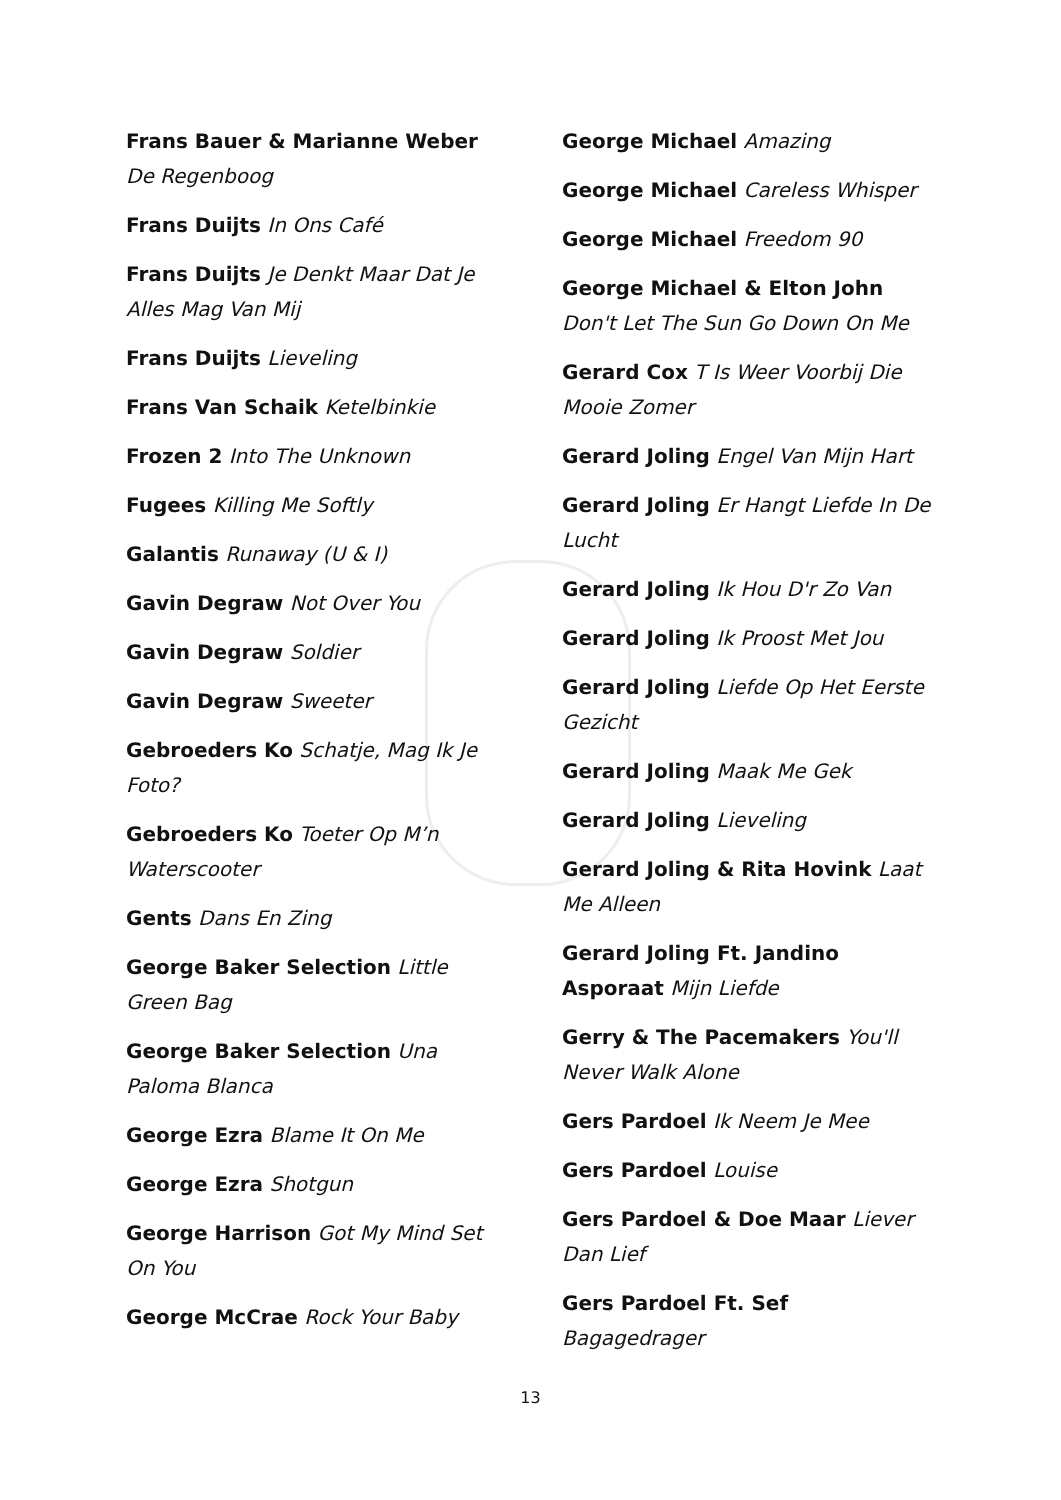Frans Bauer & Marianne Weber De Regenboog
Frans Duijts In Ons Café
Frans Duijts Je Denkt Maar Dat Je Alles Mag Van Mij
Frans Duijts Lieveling
Frans Van Schaik Ketelbinkie
Frozen 2 Into The Unknown
Fugees Killing Me Softly
Galantis Runaway (U & I)
Gavin Degraw Not Over You
Gavin Degraw Soldier
Gavin Degraw Sweeter
Gebroeders Ko Schatje, Mag Ik Je Foto?
Gebroeders Ko Toeter Op M’n Waterscooter
Gents Dans En Zing
George Baker Selection Little Green Bag
George Baker Selection Una Paloma Blanca
George Ezra Blame It On Me
George Ezra Shotgun
George Harrison Got My Mind Set On You
George McCrae Rock Your Baby
George Michael Amazing
George Michael Careless Whisper
George Michael Freedom 90
George Michael & Elton John Don't Let The Sun Go Down On Me
Gerard Cox T Is Weer Voorbij Die Mooie Zomer
Gerard Joling Engel Van Mijn Hart
Gerard Joling Er Hangt Liefde In De Lucht
Gerard Joling Ik Hou D'r Zo Van
Gerard Joling Ik Proost Met Jou
Gerard Joling Liefde Op Het Eerste Gezicht
Gerard Joling Maak Me Gek
Gerard Joling Lieveling
Gerard Joling & Rita Hovink Laat Me Alleen
Gerard Joling Ft. Jandino Asporaat Mijn Liefde
Gerry & The Pacemakers You'll Never Walk Alone
Gers Pardoel Ik Neem Je Mee
Gers Pardoel Louise
Gers Pardoel & Doe Maar Liever Dan Lief
Gers Pardoel Ft. Sef Bagagedrager
13